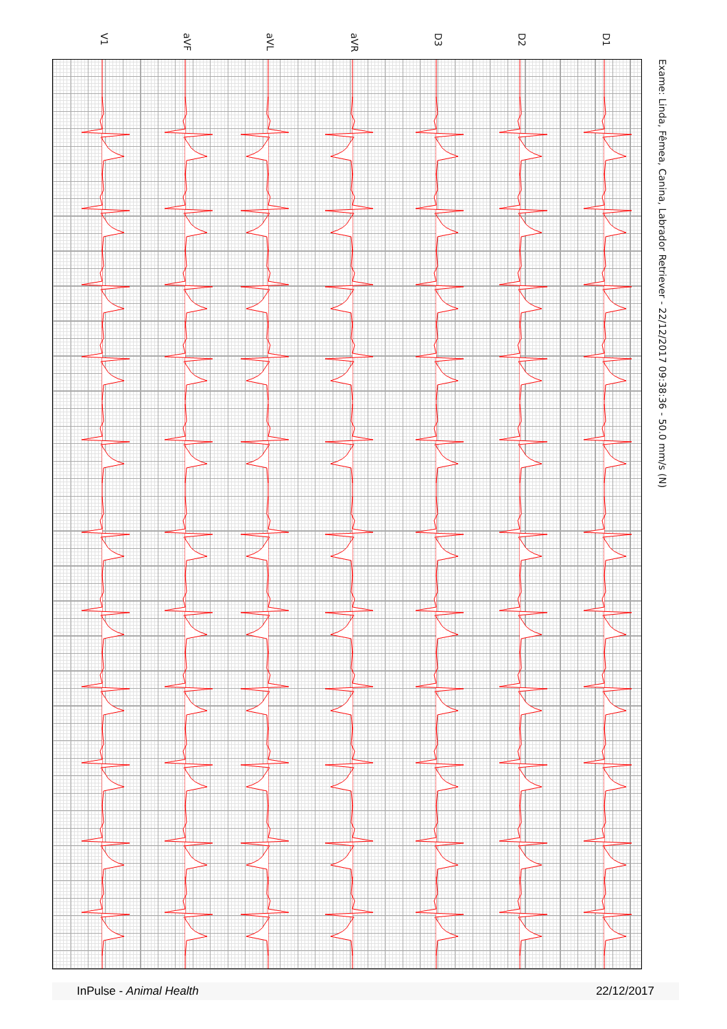V1
aVF
aVL
aVR
D3
D2
D1
Exame: Linda, Fêmea, Canina, Labrador Retriever - 22/12/2017 09:38:36 - 50.0 mm/s (N)
InPulse - Animal Health 22/12/2017